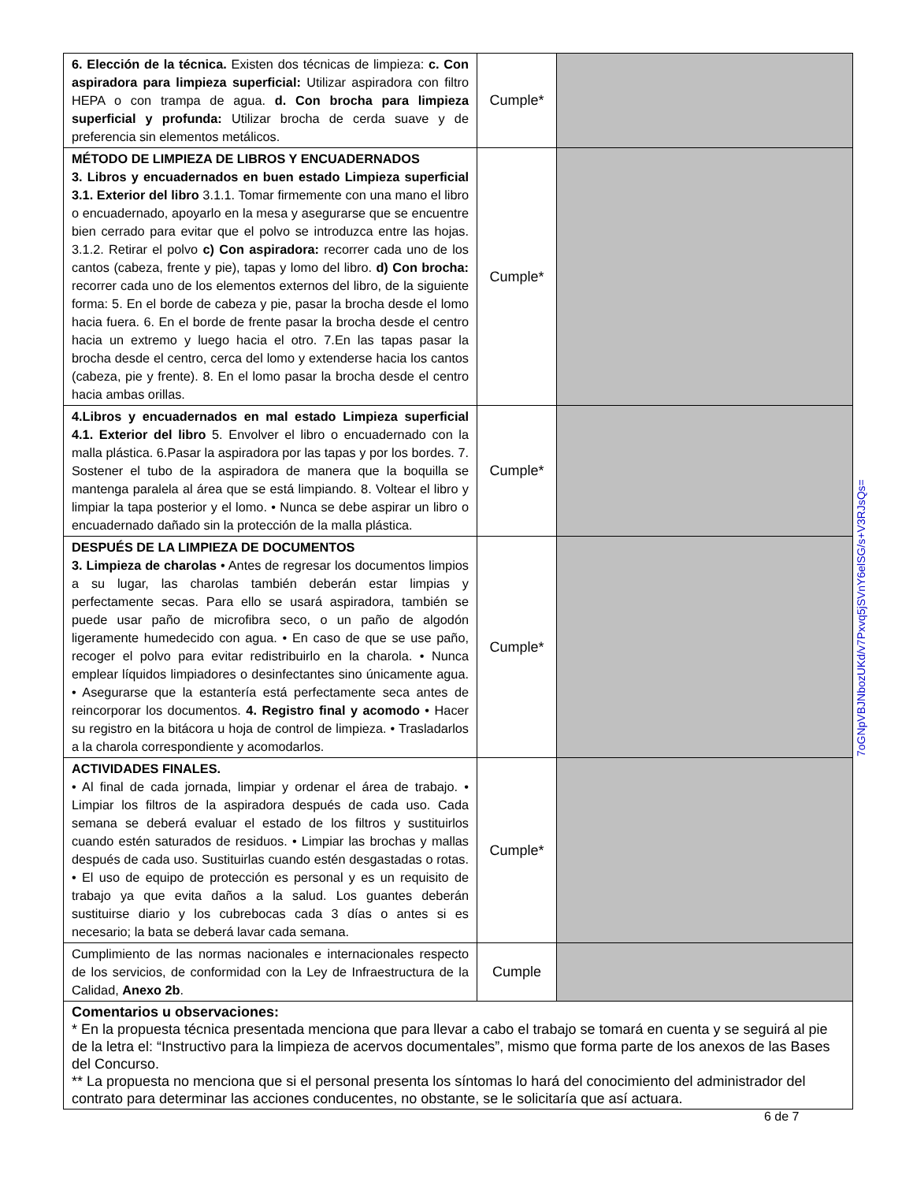| 6. Elección de la técnica. Existen dos técnicas de limpieza: c. Con aspiradora para limpieza superficial: Utilizar aspiradora con filtro HEPA o con trampa de agua. d. Con brocha para limpieza superficial y profunda: Utilizar brocha de cerda suave y de preferencia sin elementos metálicos. | Cumple* | |
| MÉTODO DE LIMPIEZA DE LIBROS Y ENCUADERNADOS 3. Libros y encuadernados en buen estado Limpieza superficial 3.1. Exterior del libro 3.1.1. Tomar firmemente con una mano el libro o encuadernado, apoyarlo en la mesa y asegurarse que se encuentre bien cerrado para evitar que el polvo se introduzca entre las hojas. 3.1.2. Retirar el polvo c) Con aspiradora: recorrer cada uno de los cantos (cabeza, frente y pie), tapas y lomo del libro. d) Con brocha: recorrer cada uno de los elementos externos del libro, de la siguiente forma: 5. En el borde de cabeza y pie, pasar la brocha desde el lomo hacia fuera. 6. En el borde de frente pasar la brocha desde el centro hacia un extremo y luego hacia el otro. 7.En las tapas pasar la brocha desde el centro, cerca del lomo y extenderse hacia los cantos (cabeza, pie y frente). 8. En el lomo pasar la brocha desde el centro hacia ambas orillas. | Cumple* | |
| 4.Libros y encuadernados en mal estado Limpieza superficial 4.1. Exterior del libro 5. Envolver el libro o encuadernado con la malla plástica. 6.Pasar la aspiradora por las tapas y por los bordes. 7. Sostener el tubo de la aspiradora de manera que la boquilla se mantenga paralela al área que se está limpiando. 8. Voltear el libro y limpiar la tapa posterior y el lomo. • Nunca se debe aspirar un libro o encuadernado dañado sin la protección de la malla plástica. | Cumple* | |
| DESPUÉS DE LA LIMPIEZA DE DOCUMENTOS 3. Limpieza de charolas • Antes de regresar los documentos limpios a su lugar, las charolas también deberán estar limpias y perfectamente secas. Para ello se usará aspiradora, también se puede usar paño de microfibra seco, o un paño de algodón ligeramente humedecido con agua. • En caso de que se use paño, recoger el polvo para evitar redistribuirlo en la charola. • Nunca emplear líquidos limpiadores o desinfectantes sino únicamente agua. • Asegurarse que la estantería está perfectamente seca antes de reincorporar los documentos. 4. Registro final y acomodo • Hacer su registro en la bitácora u hoja de control de limpieza. • Trasladarlos a la charola correspondiente y acomodarlos. | Cumple* | |
| ACTIVIDADES FINALES. • Al final de cada jornada, limpiar y ordenar el área de trabajo. • Limpiar los filtros de la aspiradora después de cada uso. Cada semana se deberá evaluar el estado de los filtros y sustituirlos cuando estén saturados de residuos. • Limpiar las brochas y mallas después de cada uso. Sustituirlas cuando estén desgastadas o rotas. • El uso de equipo de protección es personal y es un requisito de trabajo ya que evita daños a la salud. Los guantes deberán sustituirse diario y los cubrebocas cada 3 días o antes si es necesario; la bata se deberá lavar cada semana. | Cumple* | |
| Cumplimiento de las normas nacionales e internacionales respecto de los servicios, de conformidad con la Ley de Infraestructura de la Calidad, Anexo 2b . | Cumple | |
| Comentarios u observaciones: * En la propuesta técnica presentada menciona que para llevar a cabo el trabajo se tomará en cuenta y se seguirá al pie de la letra el: “Instructivo para la limpieza de acervos documentales”, mismo que forma parte de los anexos de las Bases del Concurso. ** La propuesta no menciona que si el personal presenta los síntomas lo hará del conocimiento del administrador del contrato para determinar las acciones conducentes, no obstante, se le solicitaría que así actuara. | | |
7oGNpVBJNbozUKd/v7Pxvq5jSVnY6elSG/s+V3RJsQs=
6 de 7